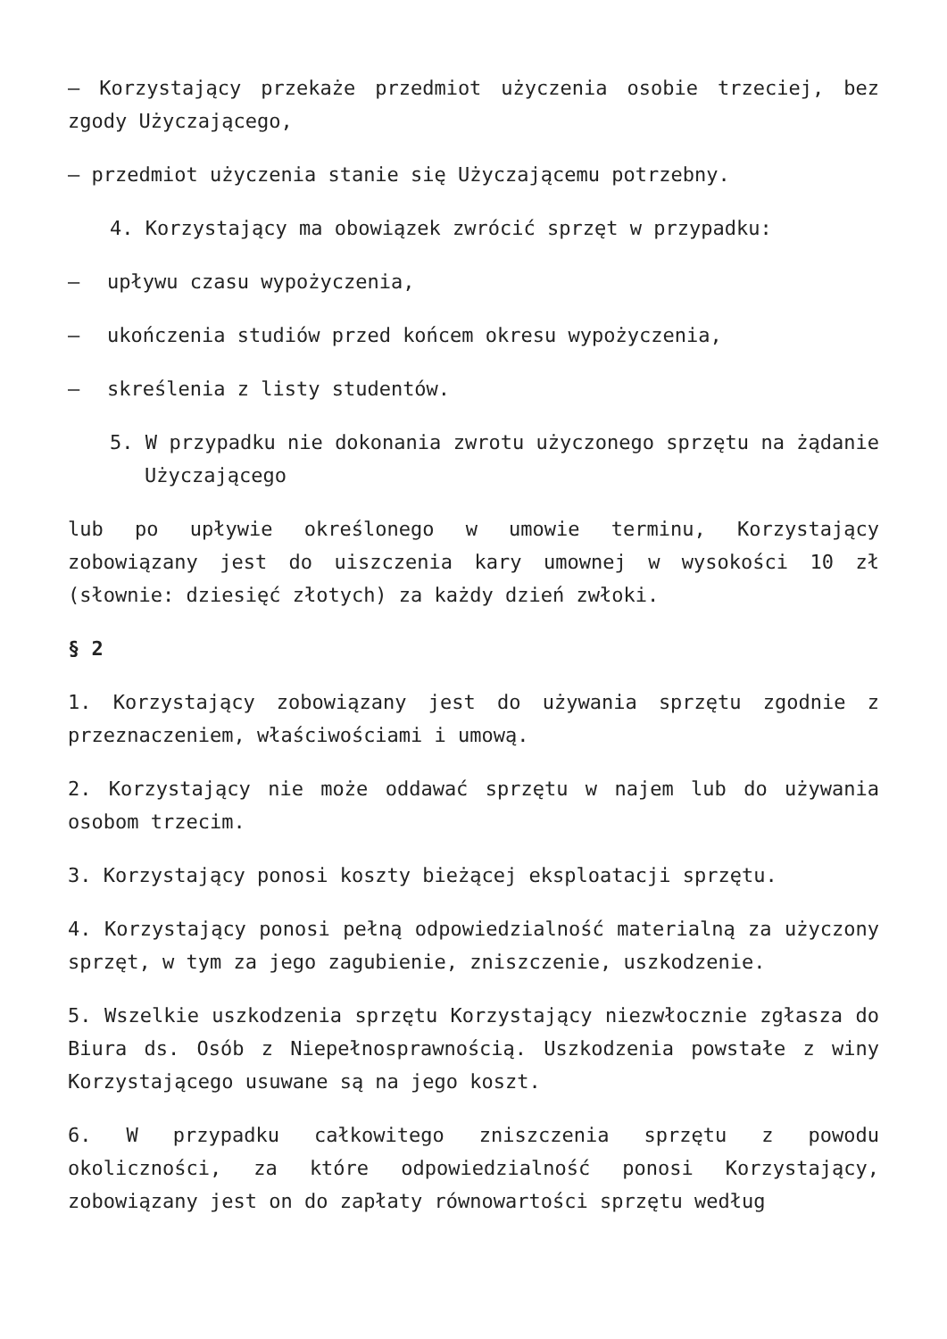– Korzystający przekaże przedmiot użyczenia osobie trzeciej, bez zgody Użyczającego,
– przedmiot użyczenia stanie się Użyczającemu potrzebny.
4. Korzystający ma obowiązek zwrócić sprzęt w przypadku:
– upływu czasu wypożyczenia,
– ukończenia studiów przed końcem okresu wypożyczenia,
– skreślenia z listy studentów.
5. W przypadku nie dokonania zwrotu użyczonego sprzętu na żądanie Użyczającego
lub po upływie określonego w umowie terminu, Korzystający zobowiązany jest do uiszczenia kary umownej w wysokości 10 zł (słownie: dziesięć złotych) za każdy dzień zwłoki.
§ 2
1. Korzystający zobowiązany jest do używania sprzętu zgodnie z przeznaczeniem, właściwościami i umową.
2. Korzystający nie może oddawać sprzętu w najem lub do używania osobom trzecim.
3. Korzystający ponosi koszty bieżącej eksploatacji sprzętu.
4. Korzystający ponosi pełną odpowiedzialność materialną za użyczony sprzęt, w tym za jego zagubienie, zniszczenie, uszkodzenie.
5. Wszelkie uszkodzenia sprzętu Korzystający niezwłocznie zgłasza do Biura ds. Osób z Niepełnosprawnością. Uszkodzenia powstałe z winy Korzystającego usuwane są na jego koszt.
6. W przypadku całkowitego zniszczenia sprzętu z powodu okoliczności, za które odpowiedzialność ponosi Korzystający, zobowiązany jest on do zapłaty równowartości sprzętu według